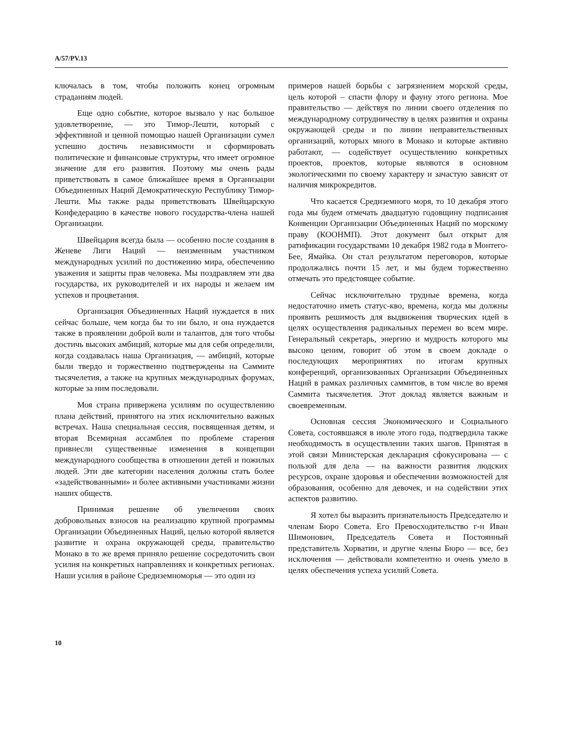A/57/PV.13
ключалась в том, чтобы положить конец огромным страданиям людей.
Еще одно событие, которое вызвало у нас большое удовлетворение, — это Тимор-Лешти, который с эффективной и ценной помощью нашей Организации сумел успешно достичь независимости и сформировать политические и финансовые структуры, что имеет огромное значение для его развития. Поэтому мы очень рады приветствовать в самое ближайшее время в Организации Объединенных Наций Демократическую Республику Тимор-Лешти. Мы также рады приветствовать Швейцарскую Конфедерацию в качестве нового государства-члена нашей Организации.
Швейцария всегда была — особенно после создания в Женеве Лиги Наций — неизменным участником международных усилий по достижению мира, обеспечению уважения и защиты прав человека. Мы поздравляем эти два государства, их руководителей и их народы и желаем им успехов и процветания.
Организация Объединенных Наций нуждается в них сейчас больше, чем когда бы то ни было, и она нуждается также в проявлении доброй воли и талантов, для того чтобы достичь высоких амбиций, которые мы для себя определили, когда создавалась наша Организация, — амбиций, которые были твердо и торжественно подтверждены на Саммите тысячелетия, а также на крупных международных форумах, которые за ним последовали.
Моя страна привержена усилиям по осуществлению плана действий, принятого на этих исключительно важных встречах. Наша специальная сессия, посвященная детям, и вторая Всемирная ассамблея по проблеме старения привнесли существенные изменения в концепции международного сообщества в отношении детей и пожилых людей. Эти две категории населения должны стать более «задействованными» и более активными участниками жизни наших обществ.
Принимая решение об увеличении своих добровольных взносов на реализацию крупной программы Организации Объединенных Наций, целью которой является развитие и охрана окружающей среды, правительство Монако в то же время приняло решение сосредоточить свои усилия на конкретных направлениях и конкретных регионах. Наши усилия в районе Средиземноморья — это один из
примеров нашей борьбы с загрязнением морской среды, цель которой – спасти флору и фауну этого региона. Мое правительство — действуя по линии своего отделения по международному сотрудничеству в целях развития и охраны окружающей среды и по линии неправительственных организаций, которых много в Монако и которые активно работают, — содействует осуществлению конкретных проектов, проектов, которые являются в основном экологическими по своему характеру и зачастую зависят от наличия микрокредитов.
Что касается Средиземного моря, то 10 декабря этого года мы будем отмечать двадцатую годовщину подписания Конвенции Организации Объединенных Наций по морскому праву (КООНМП). Этот документ был открыт для ратификации государствами 10 декабря 1982 года в Монтего-Бее, Ямайка. Он стал результатом переговоров, которые продолжались почти 15 лет, и мы будем торжественно отмечать это предстоящее событие.
Сейчас исключительно трудные времена, когда недостаточно иметь статус-кво, времена, когда мы должны проявить решимость для выдвижения творческих идей в целях осуществления радикальных перемен во всем мире. Генеральный секретарь, энергию и мудрость которого мы высоко ценим, говорит об этом в своем докладе о последующих мероприятиях по итогам крупных конференций, организованных Организации Объединенных Наций в рамках различных саммитов, в том числе во время Саммита тысячелетия. Этот доклад является важным и своевременным.
Основная сессия Экономического и Социального Совета, состоявшаяся в июле этого года, подтвердила также необходимость в осуществлении таких шагов. Принятая в этой связи Министерская декларация сфокусирована — с пользой для дела — на важности развития людских ресурсов, охране здоровья и обеспечении возможностей для образования, особенно для девочек, и на содействии этих аспектов развитию.
Я хотел бы выразить признательность Председателю и членам Бюро Совета. Его Превосходительство г-н Иван Шимонович, Председатель Совета и Постоянный представитель Хорватии, и другие члены Бюро — все, без исключения — действовали компетентно и очень умело в целях обеспечения успеха усилий Совета.
10